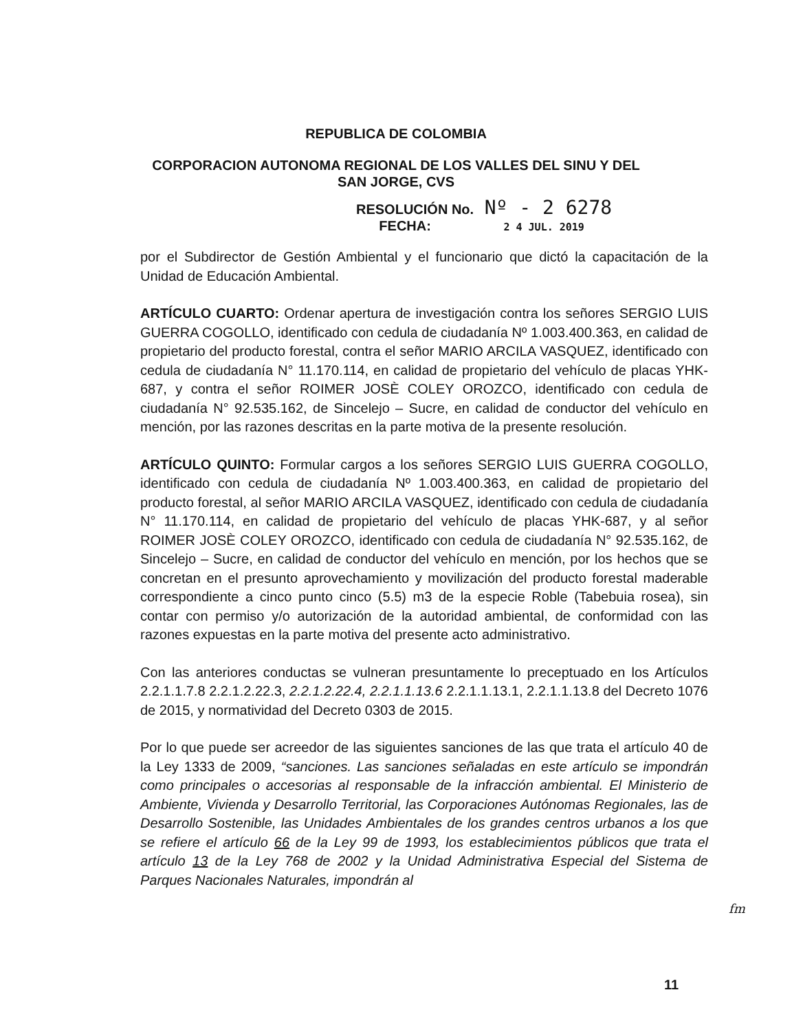REPUBLICA DE COLOMBIA
CORPORACION AUTONOMA REGIONAL DE LOS VALLES DEL SINU Y DEL
SAN JORGE, CVS
RESOLUCIÓN No. Nº - 2 6278
FECHA: 2 4 JUL. 2019
por el Subdirector de Gestión Ambiental y el funcionario que dictó la capacitación de la Unidad de Educación Ambiental.
ARTÍCULO CUARTO: Ordenar apertura de investigación contra los señores SERGIO LUIS GUERRA COGOLLO, identificado con cedula de ciudadanía Nº 1.003.400.363, en calidad de propietario del producto forestal, contra el señor MARIO ARCILA VASQUEZ, identificado con cedula de ciudadanía N° 11.170.114, en calidad de propietario del vehículo de placas YHK-687, y contra el señor ROIMER JOSÈ COLEY OROZCO, identificado con cedula de ciudadanía N° 92.535.162, de Sincelejo – Sucre, en calidad de conductor del vehículo en mención, por las razones descritas en la parte motiva de la presente resolución.
ARTÍCULO QUINTO: Formular cargos a los señores SERGIO LUIS GUERRA COGOLLO, identificado con cedula de ciudadanía Nº 1.003.400.363, en calidad de propietario del producto forestal, al señor MARIO ARCILA VASQUEZ, identificado con cedula de ciudadanía N° 11.170.114, en calidad de propietario del vehículo de placas YHK-687, y al señor ROIMER JOSÈ COLEY OROZCO, identificado con cedula de ciudadanía N° 92.535.162, de Sincelejo – Sucre, en calidad de conductor del vehículo en mención, por los hechos que se concretan en el presunto aprovechamiento y movilización del producto forestal maderable correspondiente a cinco punto cinco (5.5) m3 de la especie Roble (Tabebuia rosea), sin contar con permiso y/o autorización de la autoridad ambiental, de conformidad con las razones expuestas en la parte motiva del presente acto administrativo.
Con las anteriores conductas se vulneran presuntamente lo preceptuado en los Artículos 2.2.1.1.7.8 2.2.1.2.22.3, 2.2.1.2.22.4, 2.2.1.1.13.6 2.2.1.1.13.1, 2.2.1.1.13.8 del Decreto 1076 de 2015, y normatividad del Decreto 0303 de 2015.
Por lo que puede ser acreedor de las siguientes sanciones de las que trata el artículo 40 de la Ley 1333 de 2009, “sanciones. Las sanciones señaladas en este artículo se impondrán como principales o accesorias al responsable de la infracción ambiental. El Ministerio de Ambiente, Vivienda y Desarrollo Territorial, las Corporaciones Autónomas Regionales, las de Desarrollo Sostenible, las Unidades Ambientales de los grandes centros urbanos a los que se refiere el artículo 66 de la Ley 99 de 1993, los establecimientos públicos que trata el artículo 13 de la Ley 768 de 2002 y la Unidad Administrativa Especial del Sistema de Parques Nacionales Naturales, impondrán al
fm
11